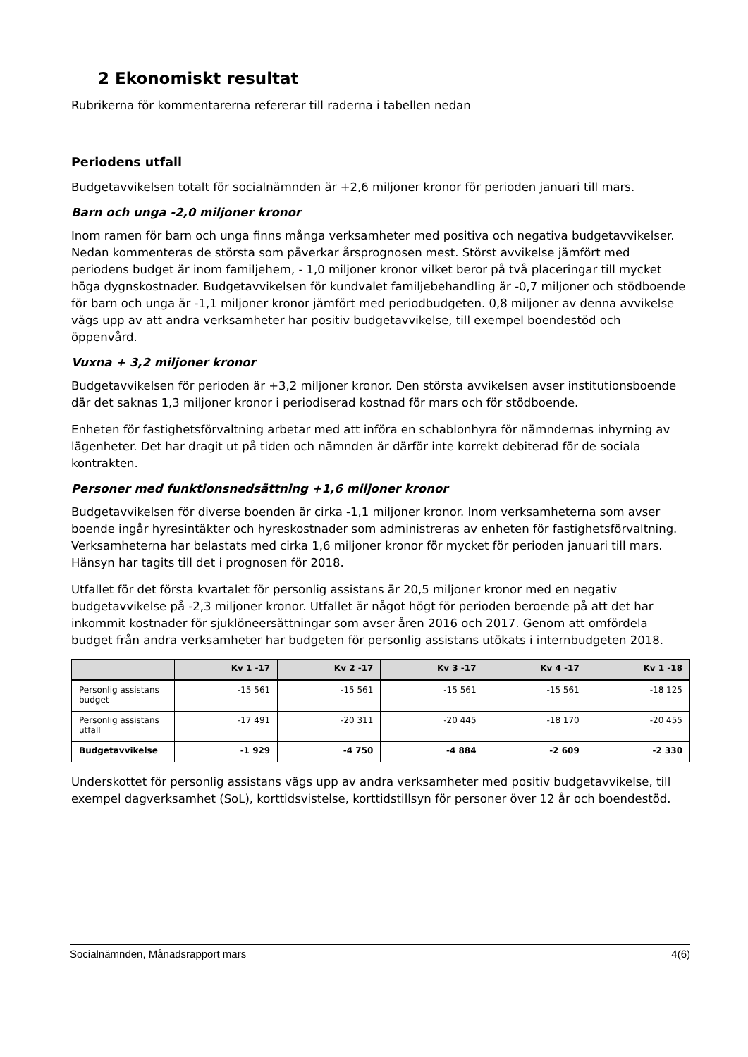2 Ekonomiskt resultat
Rubrikerna för kommentarerna refererar till raderna i tabellen nedan
Periodens utfall
Budgetavvikelsen totalt för socialnämnden är +2,6 miljoner kronor för perioden januari till mars.
Barn och unga -2,0 miljoner kronor
Inom ramen för barn och unga finns många verksamheter med positiva och negativa budgetavvikelser. Nedan kommenteras de största som påverkar årsprognosen mest. Störst avvikelse jämfört med periodens budget är inom familjehem, - 1,0 miljoner kronor vilket beror på två placeringar till mycket höga dygnskostnader. Budgetavvikelsen för kundvalet familjebehandling är -0,7 miljoner och stödboende för barn och unga är -1,1 miljoner kronor jämfört med periodbudgeten. 0,8 miljoner av denna avvikelse vägs upp av att andra verksamheter har positiv budgetavvikelse, till exempel boendestöd och öppenvård.
Vuxna + 3,2 miljoner kronor
Budgetavvikelsen för perioden är +3,2 miljoner kronor. Den största avvikelsen avser institutionsboende där det saknas 1,3 miljoner kronor i periodiserad kostnad för mars och för stödboende.
Enheten för fastighetsförvaltning arbetar med att införa en schablonhyra för nämndernas inhyrning av lägenheter. Det har dragit ut på tiden och nämnden är därför inte korrekt debiterad för de sociala kontrakten.
Personer med funktionsnedsättning +1,6 miljoner kronor
Budgetavvikelsen för diverse boenden är cirka -1,1 miljoner kronor. Inom verksamheterna som avser boende ingår hyresintäkter och hyreskostnader som administreras av enheten för fastighetsförvaltning. Verksamheterna har belastats med cirka 1,6 miljoner kronor för mycket för perioden januari till mars. Hänsyn har tagits till det i prognosen för 2018.
Utfallet för det första kvartalet för personlig assistans är 20,5 miljoner kronor med en negativ budgetavvikelse på -2,3 miljoner kronor. Utfallet är något högt för perioden beroende på att det har inkommit kostnader för sjuklöneersättningar som avser åren 2016 och 2017. Genom att omfördela budget från andra verksamheter har budgeten för personlig assistans utökats i internbudgeten 2018.
| | Kv 1 -17 | Kv 2 -17 | Kv 3 -17 | Kv 4 -17 | Kv 1 -18 |
| --- | --- | --- | --- | --- | --- |
| Personlig assistans budget | -15 561 | -15 561 | -15 561 | -15 561 | -18 125 |
| Personlig assistans utfall | -17 491 | -20 311 | -20 445 | -18 170 | -20 455 |
| Budgetavvikelse | -1 929 | -4 750 | -4 884 | -2 609 | -2 330 |
Underskottet för personlig assistans vägs upp av andra verksamheter med positiv budgetavvikelse, till exempel dagverksamhet (SoL), korttidsvistelse, korttidstillsyn för personer över 12 år och boendestöd.
Socialnämnden, Månadsrapport mars 4(6)